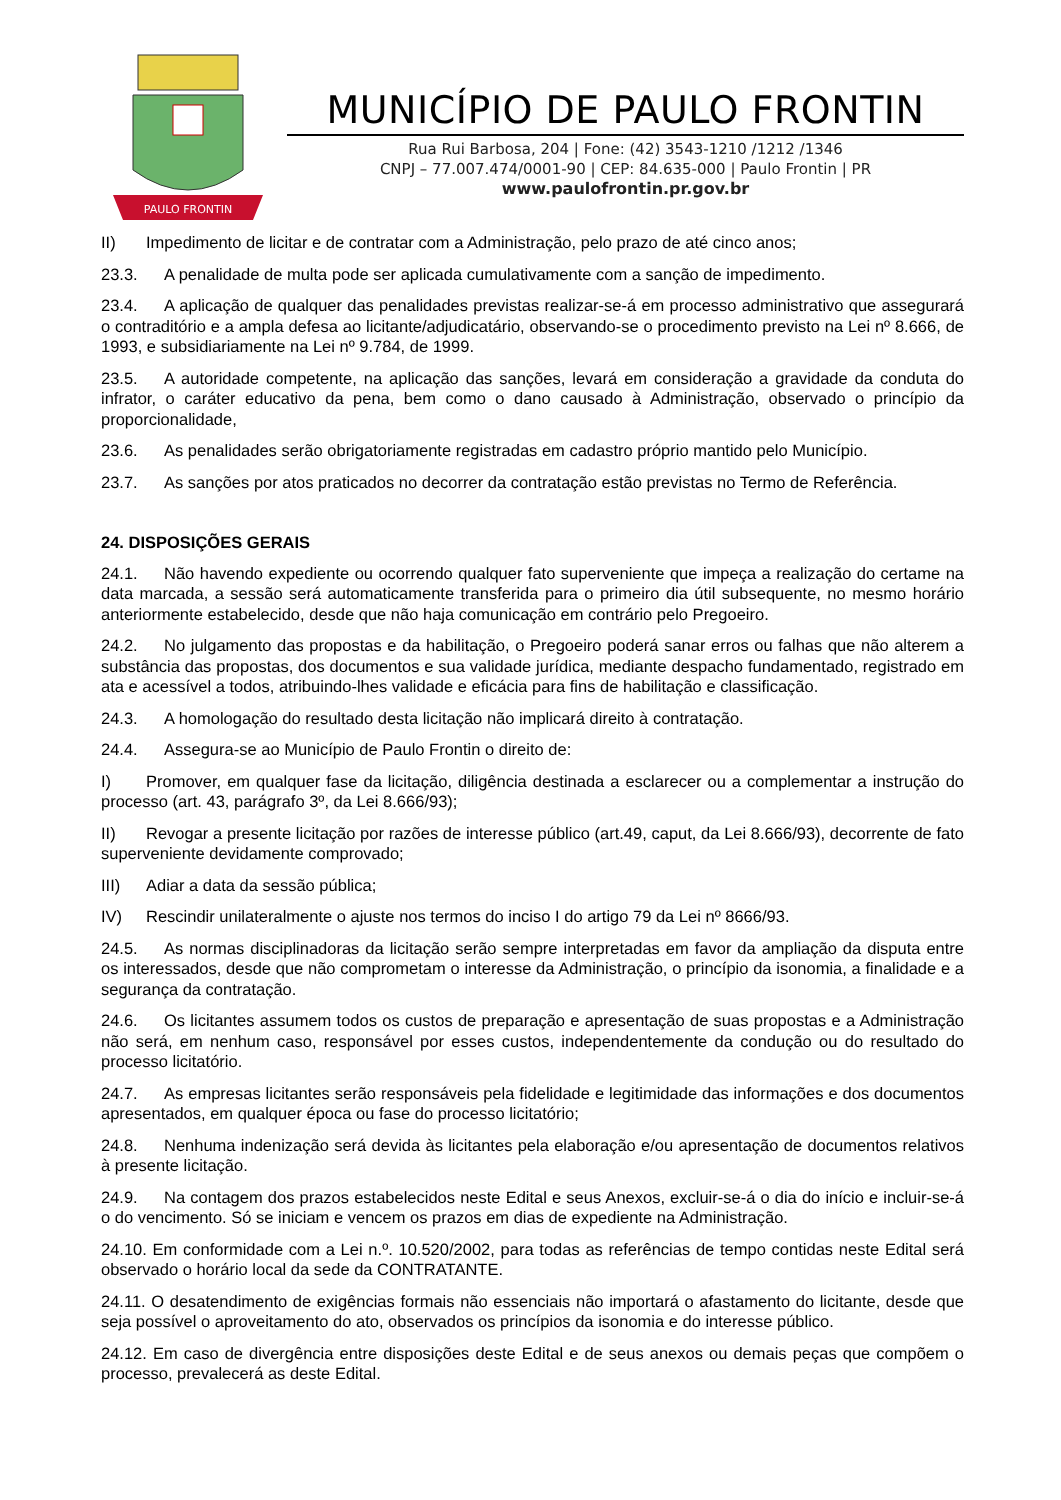PAULO FRONTIN
MUNICÍPIO DE PAULO FRONTIN
Rua Rui Barbosa, 204 | Fone: (42) 3543-1210 /1212 /1346
CNPJ – 77.007.474/0001-90 | CEP: 84.635-000 | Paulo Frontin | PR
www.paulofrontin.pr.gov.br
II) Impedimento de licitar e de contratar com a Administração, pelo prazo de até cinco anos;
23.3. A penalidade de multa pode ser aplicada cumulativamente com a sanção de impedimento.
23.4. A aplicação de qualquer das penalidades previstas realizar-se-á em processo administrativo que assegurará o contraditório e a ampla defesa ao licitante/adjudicatário, observando-se o procedimento previsto na Lei nº 8.666, de 1993, e subsidiariamente na Lei nº 9.784, de 1999.
23.5. A autoridade competente, na aplicação das sanções, levará em consideração a gravidade da conduta do infrator, o caráter educativo da pena, bem como o dano causado à Administração, observado o princípio da proporcionalidade,
23.6. As penalidades serão obrigatoriamente registradas em cadastro próprio mantido pelo Município.
23.7. As sanções por atos praticados no decorrer da contratação estão previstas no Termo de Referência.
24. DISPOSIÇÕES GERAIS
24.1. Não havendo expediente ou ocorrendo qualquer fato superveniente que impeça a realização do certame na data marcada, a sessão será automaticamente transferida para o primeiro dia útil subsequente, no mesmo horário anteriormente estabelecido, desde que não haja comunicação em contrário pelo Pregoeiro.
24.2. No julgamento das propostas e da habilitação, o Pregoeiro poderá sanar erros ou falhas que não alterem a substância das propostas, dos documentos e sua validade jurídica, mediante despacho fundamentado, registrado em ata e acessível a todos, atribuindo-lhes validade e eficácia para fins de habilitação e classificação.
24.3. A homologação do resultado desta licitação não implicará direito à contratação.
24.4. Assegura-se ao Município de Paulo Frontin o direito de:
I) Promover, em qualquer fase da licitação, diligência destinada a esclarecer ou a complementar a instrução do processo (art. 43, parágrafo 3º, da Lei 8.666/93);
II) Revogar a presente licitação por razões de interesse público (art.49, caput, da Lei 8.666/93), decorrente de fato superveniente devidamente comprovado;
III) Adiar a data da sessão pública;
IV) Rescindir unilateralmente o ajuste nos termos do inciso I do artigo 79 da Lei nº 8666/93.
24.5. As normas disciplinadoras da licitação serão sempre interpretadas em favor da ampliação da disputa entre os interessados, desde que não comprometam o interesse da Administração, o princípio da isonomia, a finalidade e a segurança da contratação.
24.6. Os licitantes assumem todos os custos de preparação e apresentação de suas propostas e a Administração não será, em nenhum caso, responsável por esses custos, independentemente da condução ou do resultado do processo licitatório.
24.7. As empresas licitantes serão responsáveis pela fidelidade e legitimidade das informações e dos documentos apresentados, em qualquer época ou fase do processo licitatório;
24.8. Nenhuma indenização será devida às licitantes pela elaboração e/ou apresentação de documentos relativos à presente licitação.
24.9. Na contagem dos prazos estabelecidos neste Edital e seus Anexos, excluir-se-á o dia do início e incluir-se-á o do vencimento. Só se iniciam e vencem os prazos em dias de expediente na Administração.
24.10. Em conformidade com a Lei n.º. 10.520/2002, para todas as referências de tempo contidas neste Edital será observado o horário local da sede da CONTRATANTE.
24.11. O desatendimento de exigências formais não essenciais não importará o afastamento do licitante, desde que seja possível o aproveitamento do ato, observados os princípios da isonomia e do interesse público.
24.12. Em caso de divergência entre disposições deste Edital e de seus anexos ou demais peças que compõem o processo, prevalecerá as deste Edital.